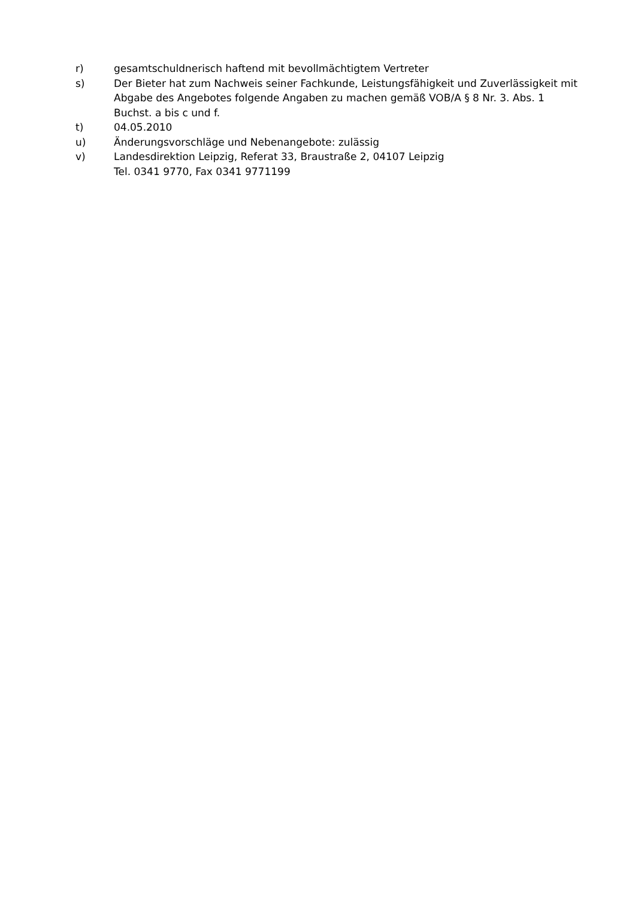r) gesamtschuldnerisch haftend mit bevollmächtigtem Vertreter
s) Der Bieter hat zum Nachweis seiner Fachkunde, Leistungsfähigkeit und Zuverlässigkeit mit Abgabe des Angebotes folgende Angaben zu machen gemäß VOB/A § 8 Nr. 3. Abs. 1 Buchst. a bis c und f.
t) 04.05.2010
u) Änderungsvorschläge und Nebenangebote: zulässig
v) Landesdirektion Leipzig, Referat 33, Braustraße 2, 04107 Leipzig
Tel. 0341 9770, Fax 0341 9771199